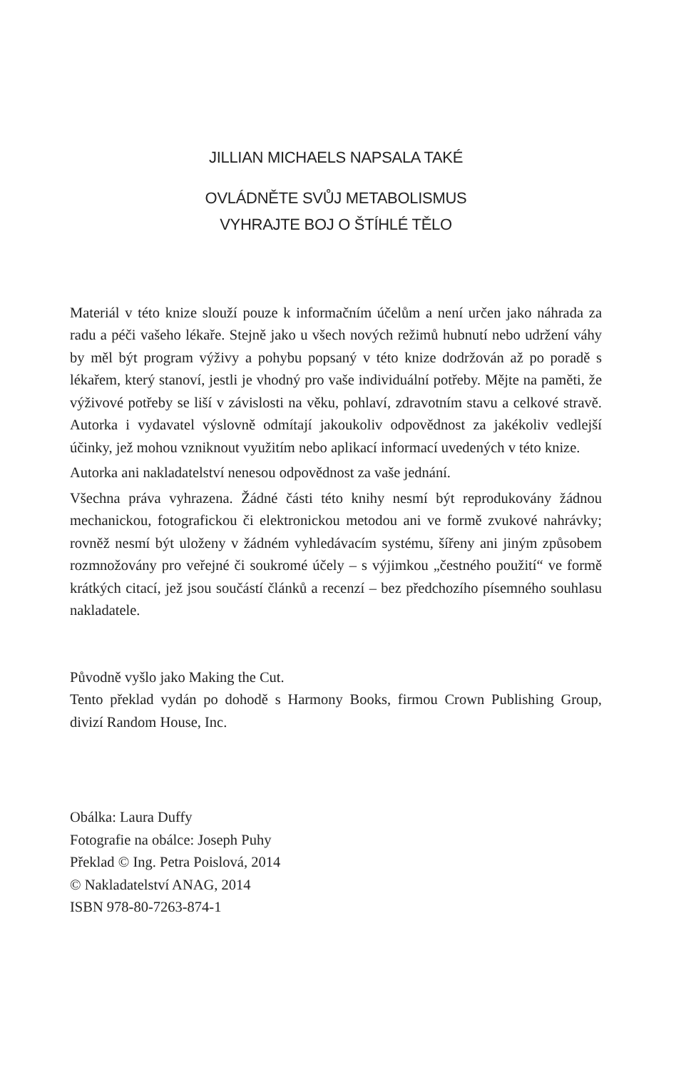JILLIAN MICHAELS NAPSALA TAKÉ
OVLÁDNĚTE SVŮJ METABOLISMUS
VYHRAJTE BOJ O ŠTÍHLÉ TĚLO
Materiál v této knize slouží pouze k informačním účelům a není určen jako náhrada za radu a péči vašeho lékaře. Stejně jako u všech nových režimů hubnutí nebo udržení váhy by měl být program výživy a pohybu popsaný v této knize dodržován až po poradě s lékařem, který stanoví, jestli je vhodný pro vaše individuální potřeby. Mějte na paměti, že výživové potřeby se liší v závislosti na věku, pohlaví, zdravotním stavu a celkové stravě. Autorka i vydavatel výslovně odmítají jakoukoliv odpovědnost za jakékoliv vedlejší účinky, jež mohou vzniknout využitím nebo aplikací informací uvedených v této knize.
Autorka ani nakladatelství nenesou odpovědnost za vaše jednání.
Všechna práva vyhrazena. Žádné části této knihy nesmí být reprodukovány žádnou mechanickou, fotografickou či elektronickou metodou ani ve formě zvukové nahrávky; rovněž nesmí být uloženy v žádném vyhledávacím systému, šířeny ani jiným způsobem rozmnožovány pro veřejné či soukromé účely – s výjimkou „čestného použití“ ve formě krátkých citací, jež jsou součástí článků a recenzí – bez předchozího písemného souhlasu nakladatele.
Původně vyšlo jako Making the Cut.
Tento překlad vydán po dohodě s Harmony Books, firmou Crown Publishing Group, divizí Random House, Inc.
Obálka: Laura Duffy
Fotografie na obálce: Joseph Puhy
Překlad © Ing. Petra Poislová, 2014
© Nakladatelství ANAG, 2014
ISBN 978-80-7263-874-1